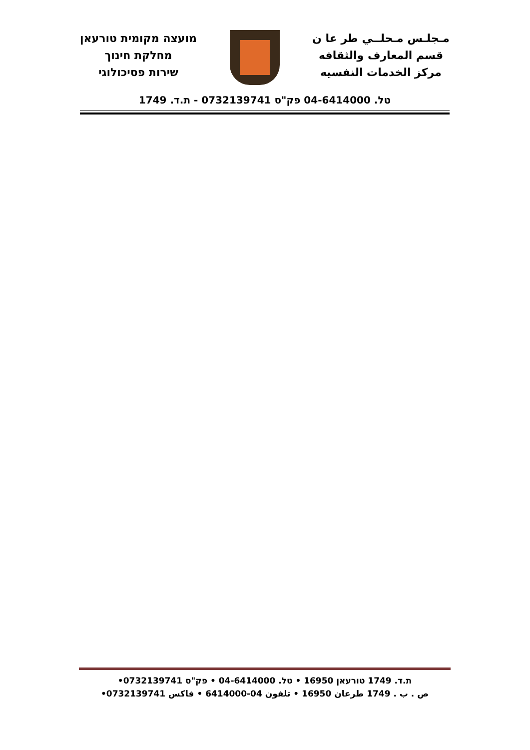מועצה מקומית טורעאן
מחלקת חינוך
שירות פסיכולוגי
مـجلـس مـحلــي طر عا ن
قسم المعارف والثقافه
مركز الخدمات النفسيه
טל. 04-6414000 פק"ס 0732139741 - ת.ד. 1749
ת.ד. 1749 טורעאן 16950 • טל. 04-6414000 • פק"ס 0732139741•
ص . ب . 1749 طرعان 16950 • تلفون 04-6414000 • فاكس 0732139741•